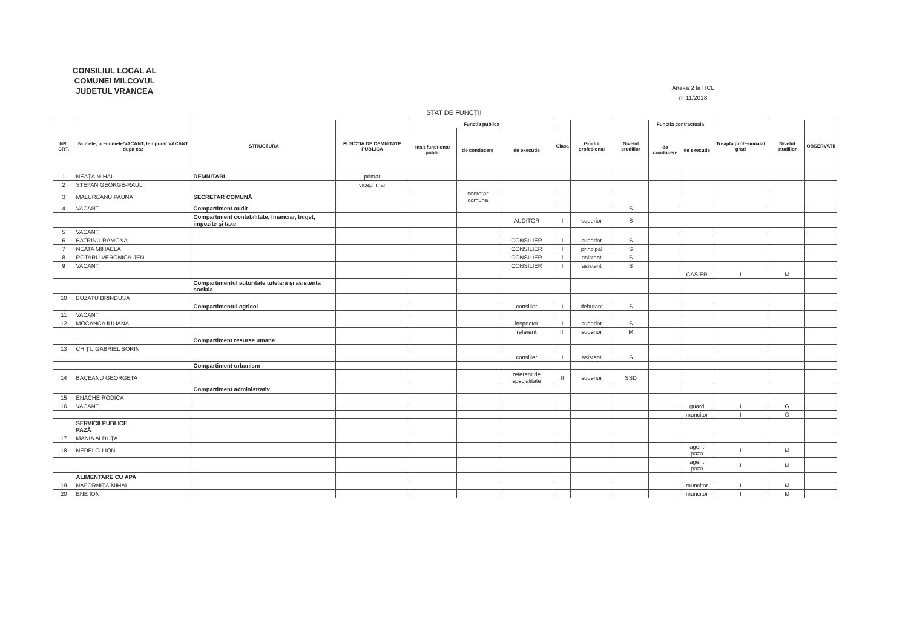CONSILIUL LOCAL AL
COMUNEI MILCOVUL
JUDETUL VRANCEA
Anexa 2 la HCL
nr.11/2018
STAT DE FUNCŢII
| NR. CRT. | Numele, prenumele/VACANT, temporar VACANT dupa caz | STRUCTURA | FUNCTIA DE DEMNITATE PUBLICA | Functia publica | | | Clasa | Gradul profesional | Nivelul studiilor | Functia contractuala | | Treapta profesionala/ grad | Nivelul studiilor | OBSERVATII |
| --- | --- | --- | --- | --- | --- | --- | --- | --- | --- | --- | --- | --- | --- | --- |
| | | | | Inalt functionar public | de conducere | de executie | | | | de conducere | de executie | | | |
| 1 | NEAȚA MIHAI | DEMNITARI | primar | | | | | | | | | | | |
| 2 | STEFAN GEORGE-RAUL | | viceprimar | | | | | | | | | | | |
| 3 | MALUREANU PAUNA | SECRETAR COMUNĂ | | | secretar comuna | | | | | | | | | |
| 4 | VACANT | Compartiment audit | | | | | | | S | | | | | |
| | | Compartiment contabilitate, financiar, buget, impozite şi taxe | | | | AUDITOR | I | superior | S | | | | | |
| 5 | VACANT | | | | | | | | | | | | | |
| 6 | BATRINU RAMONA | | | | | CONSILIER | I | superior | S | | | | | |
| 7 | NEATA MIHAELA | | | | | CONSILIER | I | principal | S | | | | | |
| 8 | ROTARU VERONICA-JENI | | | | | CONSILIER | I | asistent | S | | | | | |
| 9 | VACANT | | | | | CONSILIER | I | asistent | S | | | | | |
| | | | | | | | | | | | CASIER | I | M | |
| | | Compartimentul autoritate tutelară şi asistenta sociala | | | | | | | | | | | | |
| 10 | BUZATU BRINDUSA | | | | | | | | | | | | | |
| | | Compartimentul agricol | | | | consilier | I | debutant | S | | | | | |
| 11 | VACANT | | | | | | | | | | | | | |
| 12 | MOCANCA IULIANA | | | | | inspector | I | superior | S | | | | | |
| | | | | | | referent | III | superior | M | | | | | |
| | | Compartiment resurse umane | | | | | | | | | | | | |
| 13 | CHIȚU GABRIEL SORIN | | | | | | | | | | | | | |
| | | | | | | consilier | I | asistent | S | | | | | |
| | | Compartiment urbanism | | | | | | | | | | | | |
| 14 | BACEANU GEORGETA | | | | | referent de specialitate | II | superior | SSD | | | | | |
| | | Compartiment administrativ | | | | | | | | | | | | |
| 15 | ENACHE RODICA | | | | | | | | | | | | | |
| 16 | VACANT | | | | | | | | | | guard | I | G | |
| | | | | | | | | | | | muncitor | I | G | |
| | SERVICII PUBLICE PAZĂ | | | | | | | | | | | | | |
| 17 | MANIA ALDUȚA | | | | | | | | | | | | | |
| 18 | NEDELCU ION | | | | | | | | | | agent paza | I | M | |
| | | | | | | | | | | | agent paza | I | M | |
| | ALIMENTARE CU APA | | | | | | | | | | | | | |
| 19 | NAFORNIȚĂ MIHAI | | | | | | | | | | muncitor | I | M | |
| 20 | ENE ION | | | | | | | | | | muncitor | I | M | |